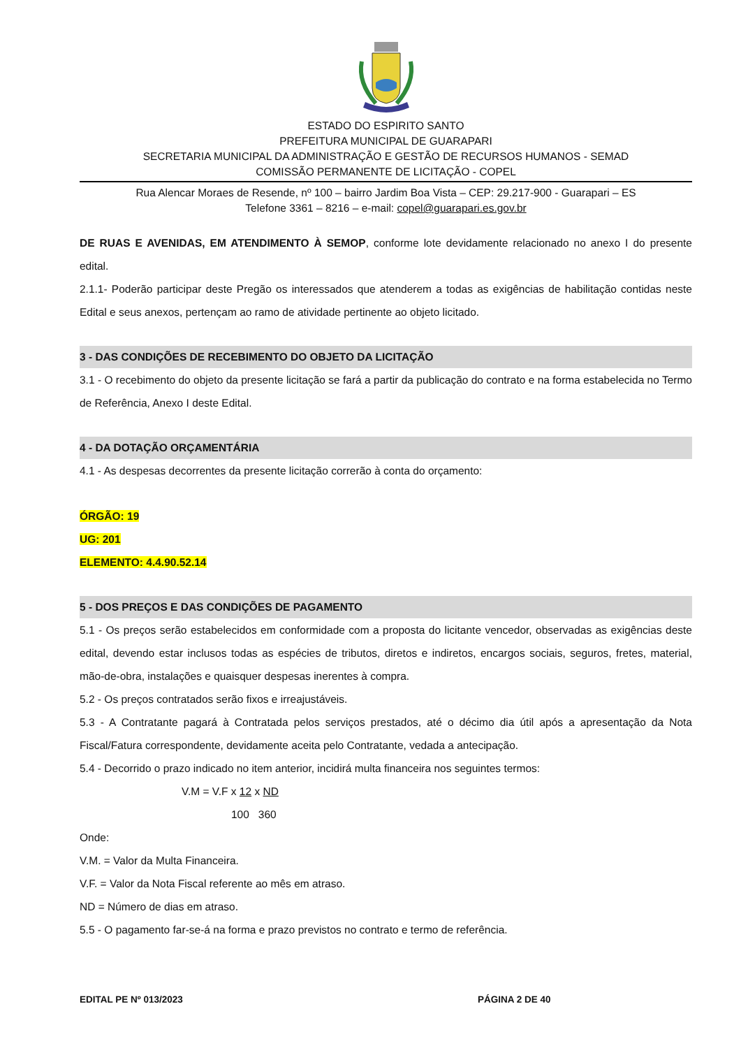ESTADO DO ESPIRITO SANTO
PREFEITURA MUNICIPAL DE GUARAPARI
SECRETARIA MUNICIPAL DA ADMINISTRAÇÃO E GESTÃO DE RECURSOS HUMANOS - SEMAD
COMISSÃO PERMANENTE DE LICITAÇÃO - COPEL
Rua Alencar Moraes de Resende, nº 100 – bairro Jardim Boa Vista – CEP: 29.217-900 - Guarapari – ES
Telefone 3361 – 8216 – e-mail: copel@guarapari.es.gov.br
DE RUAS E AVENIDAS, EM ATENDIMENTO À SEMOP, conforme lote devidamente relacionado no anexo I do presente edital.
2.1.1- Poderão participar deste Pregão os interessados que atenderem a todas as exigências de habilitação contidas neste Edital e seus anexos, pertençam ao ramo de atividade pertinente ao objeto licitado.
3 - DAS CONDIÇÕES DE RECEBIMENTO DO OBJETO DA LICITAÇÃO
3.1 - O recebimento do objeto da presente licitação se fará a partir da publicação do contrato e na forma estabelecida no Termo de Referência, Anexo I deste Edital.
4 - DA DOTAÇÃO ORÇAMENTÁRIA
4.1 - As despesas decorrentes da presente licitação correrão à conta do orçamento:
ÓRGÃO: 19
UG: 201
ELEMENTO: 4.4.90.52.14
5 - DOS PREÇOS E DAS CONDIÇÕES DE PAGAMENTO
5.1 - Os preços serão estabelecidos em conformidade com a proposta do licitante vencedor, observadas as exigências deste edital, devendo estar inclusos todas as espécies de tributos, diretos e indiretos, encargos sociais, seguros, fretes, material, mão-de-obra, instalações e quaisquer despesas inerentes à compra.
5.2 - Os preços contratados serão fixos e irreajustáveis.
5.3 - A Contratante pagará à Contratada pelos serviços prestados, até o décimo dia útil após a apresentação da Nota Fiscal/Fatura correspondente, devidamente aceita pelo Contratante, vedada a antecipação.
5.4 - Decorrido o prazo indicado no item anterior, incidirá multa financeira nos seguintes termos:
V.M = V.F x 12 x ND
100 360
Onde:
V.M. = Valor da Multa Financeira.
V.F. = Valor da Nota Fiscal referente ao mês em atraso.
ND = Número de dias em atraso.
5.5 - O pagamento far-se-á na forma e prazo previstos no contrato e termo de referência.
EDITAL PE Nº 013/2023 PÁGINA 2 DE 40